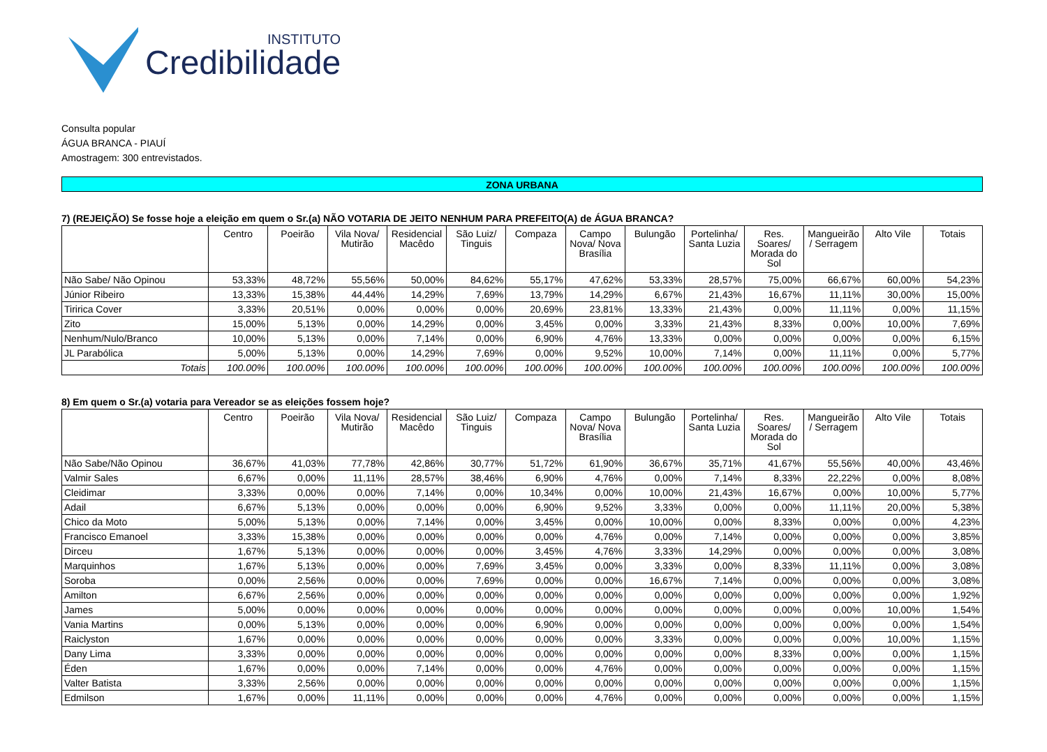INSTITUTO
Credibilidade
Consulta popular
ÁGUA BRANCA - PIAUÍ
Amostragem: 300 entrevistados.
ZONA URBANA
7) (REJEIÇÃO) Se fosse hoje a eleição em quem o Sr.(a) NÃO VOTARIA DE JEITO NENHUM PARA PREFEITO(A) de ÁGUA BRANCA?
| | Centro | Poeirão | Vila Nova/ Mutirão | Residencial Macêdo | São Luiz/ Tinguis | Compaza | Campo Nova/ Nova Brasília | Bulungão | Portelinha/ Santa Luzia | Res. Soares/ Morada do Sol | Mangueirão / Serragem | Alto Vile | Totais |
| --- | --- | --- | --- | --- | --- | --- | --- | --- | --- | --- | --- | --- | --- |
| Não Sabe/ Não Opinou | 53,33% | 48,72% | 55,56% | 50,00% | 84,62% | 55,17% | 47,62% | 53,33% | 28,57% | 75,00% | 66,67% | 60,00% | 54,23% |
| Júnior Ribeiro | 13,33% | 15,38% | 44,44% | 14,29% | 7,69% | 13,79% | 14,29% | 6,67% | 21,43% | 16,67% | 11,11% | 30,00% | 15,00% |
| Tiririca Cover | 3,33% | 20,51% | 0,00% | 0,00% | 0,00% | 20,69% | 23,81% | 13,33% | 21,43% | 0,00% | 11,11% | 0,00% | 11,15% |
| Zito | 15,00% | 5,13% | 0,00% | 14,29% | 0,00% | 3,45% | 0,00% | 3,33% | 21,43% | 8,33% | 0,00% | 10,00% | 7,69% |
| Nenhum/Nulo/Branco | 10,00% | 5,13% | 0,00% | 7,14% | 0,00% | 6,90% | 4,76% | 13,33% | 0,00% | 0,00% | 0,00% | 0,00% | 6,15% |
| JL Parabólica | 5,00% | 5,13% | 0,00% | 14,29% | 7,69% | 0,00% | 9,52% | 10,00% | 7,14% | 0,00% | 11,11% | 0,00% | 5,77% |
| Totais | 100.00% | 100.00% | 100.00% | 100.00% | 100.00% | 100.00% | 100.00% | 100.00% | 100.00% | 100.00% | 100.00% | 100.00% | 100.00% |
8) Em quem o Sr.(a) votaria para Vereador se as eleições fossem hoje?
| | Centro | Poeirão | Vila Nova/ Mutirão | Residencial Macêdo | São Luiz/ Tinguis | Compaza | Campo Nova/ Nova Brasília | Bulungão | Portelinha/ Santa Luzia | Res. Soares/ Morada do Sol | Mangueirão / Serragem | Alto Vile | Totais |
| --- | --- | --- | --- | --- | --- | --- | --- | --- | --- | --- | --- | --- | --- |
| Não Sabe/Não Opinou | 36,67% | 41,03% | 77,78% | 42,86% | 30,77% | 51,72% | 61,90% | 36,67% | 35,71% | 41,67% | 55,56% | 40,00% | 43,46% |
| Valmir Sales | 6,67% | 0,00% | 11,11% | 28,57% | 38,46% | 6,90% | 4,76% | 0,00% | 7,14% | 8,33% | 22,22% | 0,00% | 8,08% |
| Cleidimar | 3,33% | 0,00% | 0,00% | 7,14% | 0,00% | 10,34% | 0,00% | 10,00% | 21,43% | 16,67% | 0,00% | 10,00% | 5,77% |
| Adail | 6,67% | 5,13% | 0,00% | 0,00% | 0,00% | 6,90% | 9,52% | 3,33% | 0,00% | 0,00% | 11,11% | 20,00% | 5,38% |
| Chico da Moto | 5,00% | 5,13% | 0,00% | 7,14% | 0,00% | 3,45% | 0,00% | 10,00% | 0,00% | 8,33% | 0,00% | 0,00% | 4,23% |
| Francisco Emanoel | 3,33% | 15,38% | 0,00% | 0,00% | 0,00% | 0,00% | 4,76% | 0,00% | 7,14% | 0,00% | 0,00% | 0,00% | 3,85% |
| Dirceu | 1,67% | 5,13% | 0,00% | 0,00% | 0,00% | 3,45% | 4,76% | 3,33% | 14,29% | 0,00% | 0,00% | 0,00% | 3,08% |
| Marquinhos | 1,67% | 5,13% | 0,00% | 0,00% | 7,69% | 3,45% | 0,00% | 3,33% | 0,00% | 8,33% | 11,11% | 0,00% | 3,08% |
| Soroba | 0,00% | 2,56% | 0,00% | 0,00% | 7,69% | 0,00% | 0,00% | 16,67% | 7,14% | 0,00% | 0,00% | 0,00% | 3,08% |
| Amilton | 6,67% | 2,56% | 0,00% | 0,00% | 0,00% | 0,00% | 0,00% | 0,00% | 0,00% | 0,00% | 0,00% | 0,00% | 1,92% |
| James | 5,00% | 0,00% | 0,00% | 0,00% | 0,00% | 0,00% | 0,00% | 0,00% | 0,00% | 0,00% | 0,00% | 10,00% | 1,54% |
| Vania Martins | 0,00% | 5,13% | 0,00% | 0,00% | 0,00% | 6,90% | 0,00% | 0,00% | 0,00% | 0,00% | 0,00% | 0,00% | 1,54% |
| Raiclyston | 1,67% | 0,00% | 0,00% | 0,00% | 0,00% | 0,00% | 0,00% | 3,33% | 0,00% | 0,00% | 0,00% | 10,00% | 1,15% |
| Dany Lima | 3,33% | 0,00% | 0,00% | 0,00% | 0,00% | 0,00% | 0,00% | 0,00% | 0,00% | 8,33% | 0,00% | 0,00% | 1,15% |
| Éden | 1,67% | 0,00% | 0,00% | 7,14% | 0,00% | 0,00% | 4,76% | 0,00% | 0,00% | 0,00% | 0,00% | 0,00% | 1,15% |
| Valter Batista | 3,33% | 2,56% | 0,00% | 0,00% | 0,00% | 0,00% | 0,00% | 0,00% | 0,00% | 0,00% | 0,00% | 0,00% | 1,15% |
| Edmilson | 1,67% | 0,00% | 11,11% | 0,00% | 0,00% | 0,00% | 4,76% | 0,00% | 0,00% | 0,00% | 0,00% | 0,00% | 1,15% |